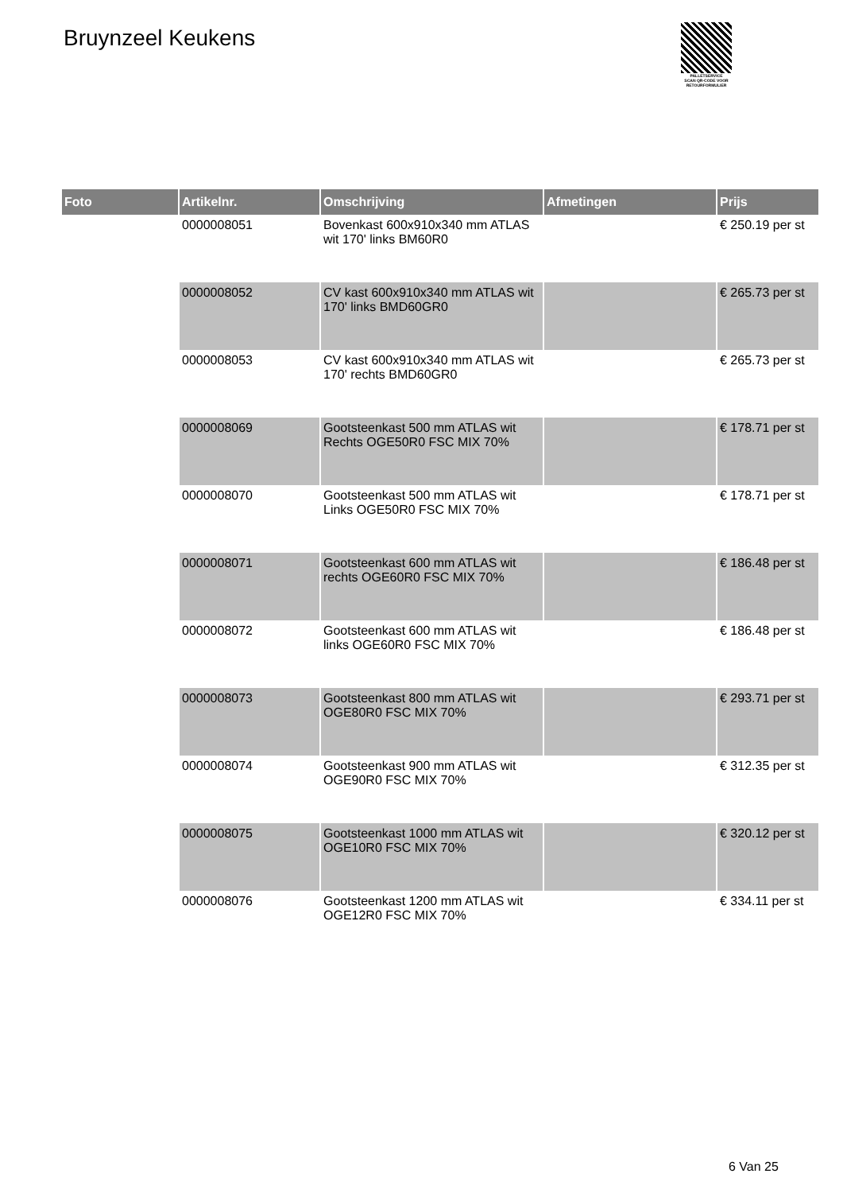Bruynzeel Keukens
PALLETSERVICE
SCAN QR-CODE VOOR RETOURFORMULIER
| Foto | Artikelnr. | Omschrijving | Afmetingen | Prijs |
| --- | --- | --- | --- | --- |
| | 0000008051 | Bovenkast 600x910x340 mm ATLAS wit 170' links BM60R0 | | € 250.19 per st |
| | 0000008052 | CV kast 600x910x340 mm ATLAS wit 170' links BMD60GR0 | | € 265.73 per st |
| | 0000008053 | CV kast 600x910x340 mm ATLAS wit 170' rechts BMD60GR0 | | € 265.73 per st |
| | 0000008069 | Gootsteenkast 500 mm ATLAS wit Rechts OGE50R0 FSC MIX 70% | | € 178.71 per st |
| | 0000008070 | Gootsteenkast 500 mm ATLAS wit Links OGE50R0 FSC MIX 70% | | € 178.71 per st |
| | 0000008071 | Gootsteenkast 600 mm ATLAS wit rechts OGE60R0 FSC MIX 70% | | € 186.48 per st |
| | 0000008072 | Gootsteenkast 600 mm ATLAS wit links OGE60R0 FSC MIX 70% | | € 186.48 per st |
| | 0000008073 | Gootsteenkast 800 mm ATLAS wit OGE80R0 FSC MIX 70% | | € 293.71 per st |
| | 0000008074 | Gootsteenkast 900 mm ATLAS wit OGE90R0 FSC MIX 70% | | € 312.35 per st |
| | 0000008075 | Gootsteenkast 1000 mm ATLAS wit OGE10R0 FSC MIX 70% | | € 320.12 per st |
| | 0000008076 | Gootsteenkast 1200 mm ATLAS wit OGE12R0 FSC MIX 70% | | € 334.11 per st |
6 Van 25